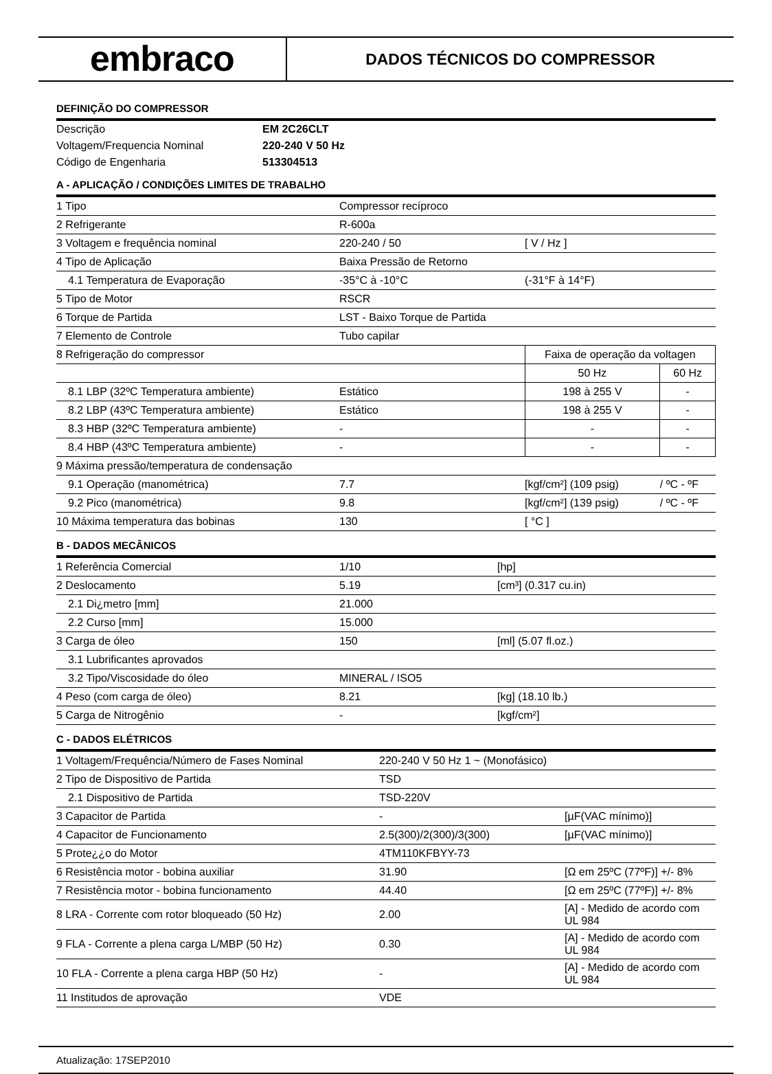embraco
DADOS TÉCNICOS DO COMPRESSOR
DEFINIÇÃO DO COMPRESSOR
| Descrição | EM 2C26CLT |
| Voltagem/Frequencia Nominal | 220-240 V 50 Hz |
| Código de Engenharia | 513304513 |
A - APLICAÇÃO / CONDIÇÕES LIMITES DE TRABALHO
| 1 Tipo | Compressor recíproco | | |
| 2 Refrigerante | R-600a | | |
| 3 Voltagem e frequência nominal | 220-240 / 50 | [ V / Hz ] | |
| 4 Tipo de Aplicação | Baixa Pressão de Retorno | | |
| 4.1 Temperatura de Evaporação | -35°C à -10°C | (-31°F à 14°F) | |
| 5 Tipo de Motor | RSCR | | |
| 6 Torque de Partida | LST - Baixo Torque de Partida | | |
| 7 Elemento de Controle | Tubo capilar | | |
| 8 Refrigeração do compressor | | Faixa de operação da voltagen | |
| | | 50 Hz | 60 Hz |
| 8.1 LBP (32ºC Temperatura ambiente) | Estático | 198 à 255 V | - |
| 8.2 LBP (43ºC Temperatura ambiente) | Estático | 198 à 255 V | - |
| 8.3 HBP (32ºC Temperatura ambiente) | - | - | - |
| 8.4 HBP (43ºC Temperatura ambiente) | - | - | - |
| 9 Máxima pressão/temperatura de condensação | | | |
| 9.1 Operação (manométrica) | 7.7 | [kgf/cm²] (109 psig) | / ºC - ºF |
| 9.2 Pico (manométrica) | 9.8 | [kgf/cm²] (139 psig) | / ºC - ºF |
| 10 Máxima temperatura das bobinas | 130 | [ °C ] | |
B - DADOS MECÂNICOS
| 1 Referência Comercial | 1/10 | [hp] |
| 2 Deslocamento | 5.19 | [cm³] (0.317 cu.in) |
| 2.1 Di¿metro [mm] | 21.000 | |
| 2.2 Curso [mm] | 15.000 | |
| 3 Carga de óleo | 150 | [ml] (5.07 fl.oz.) |
| 3.1 Lubrificantes aprovados | | |
| 3.2 Tipo/Viscosidade do óleo | MINERAL / ISO5 | |
| 4 Peso (com carga de óleo) | 8.21 | [kg] (18.10 lb.) |
| 5 Carga de Nitrogênio | - | [kgf/cm²] |
C - DADOS ELÉTRICOS
| 1 Voltagem/Frequência/Número de Fases Nominal | 220-240 V 50 Hz 1 ~ (Monofásico) | |
| 2 Tipo de Dispositivo de Partida | TSD | |
| 2.1 Dispositivo de Partida | TSD-220V | |
| 3 Capacitor de Partida | - | [µF(VAC mínimo)] |
| 4 Capacitor de Funcionamento | 2.5(300)/2(300)/3(300) | [µF(VAC mínimo)] |
| 5 Prote¿¿o do Motor | 4TM110KFBYY-73 | |
| 6 Resistência motor - bobina auxiliar | 31.90 | [Ω em 25ºC (77ºF)] +/- 8% |
| 7 Resistência motor - bobina funcionamento | 44.40 | [Ω em 25ºC (77ºF)] +/- 8% |
| 8 LRA - Corrente com rotor bloqueado (50 Hz) | 2.00 | [A] - Medido de acordo com UL 984 |
| 9 FLA - Corrente a plena carga L/MBP (50 Hz) | 0.30 | [A] - Medido de acordo com UL 984 |
| 10 FLA - Corrente a plena carga HBP (50 Hz) | - | [A] - Medido de acordo com UL 984 |
| 11 Institudos de aprovação | VDE | |
Atualização: 17SEP2010